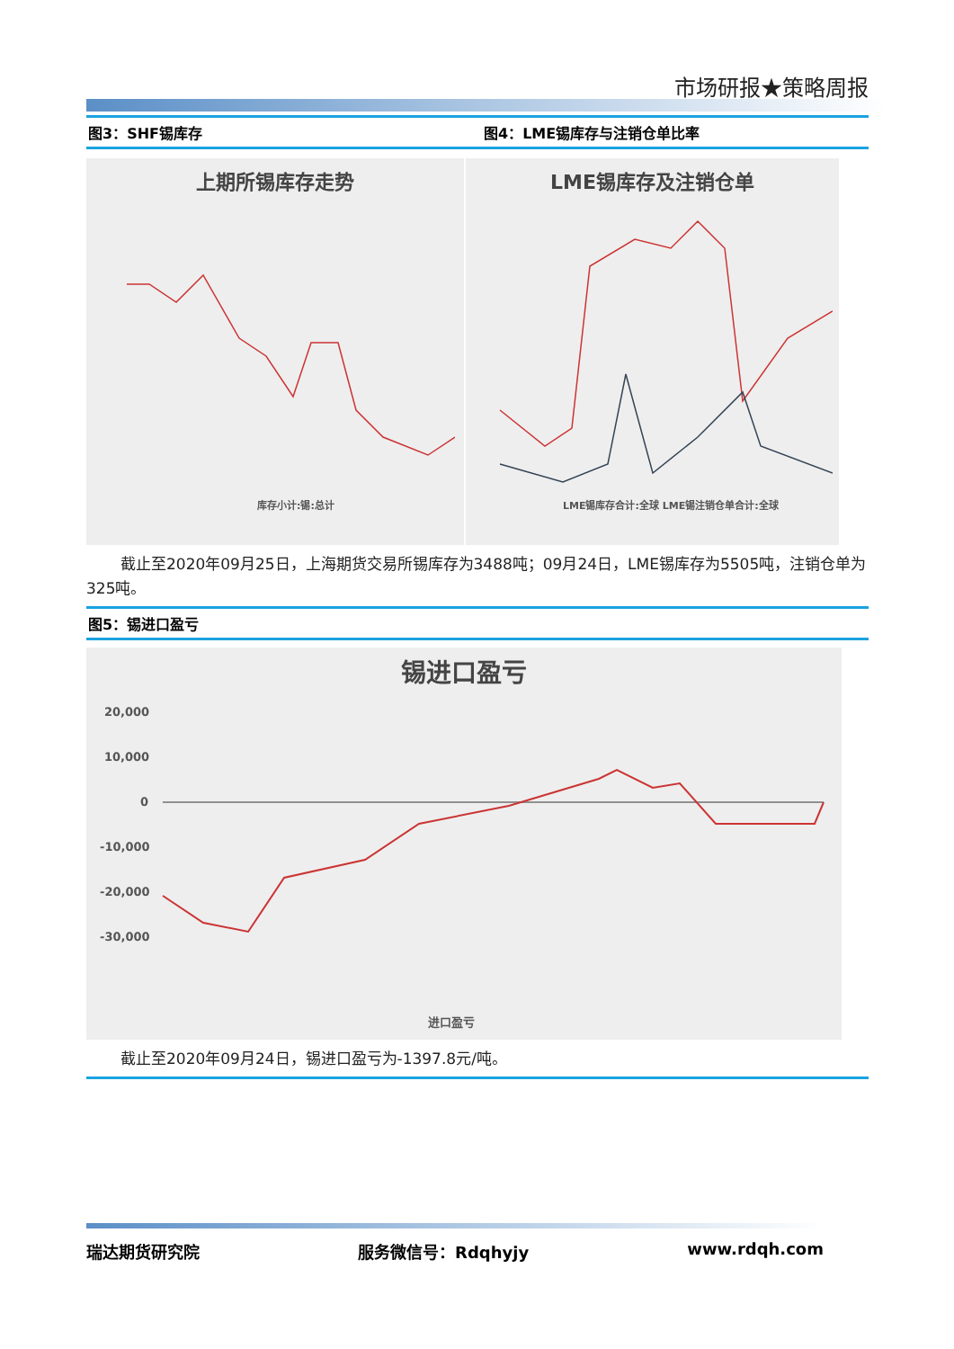市场研报★策略周报
图3：SHF锡库存 图4：LME锡库存与注销仓单比率
上期所锡库存走势
库存小计:锡:总计
LME锡库存及注销仓单
LME锡库存合计:全球 LME锡注销仓单合计:全球
截止至2020年09月25日，上海期货交易所锡库存为3488吨；09月24日，LME锡库存为5505吨，注销仓单为325吨。
图5：锡进口盈亏
锡进口盈亏
20,000
10,000
0
-10,000
-20,000
-30,000
进口盈亏
截止至2020年09月24日，锡进口盈亏为-1397.8元/吨。
瑞达期货研究院 服务微信号：Rdqhyjy www.rdqh.com